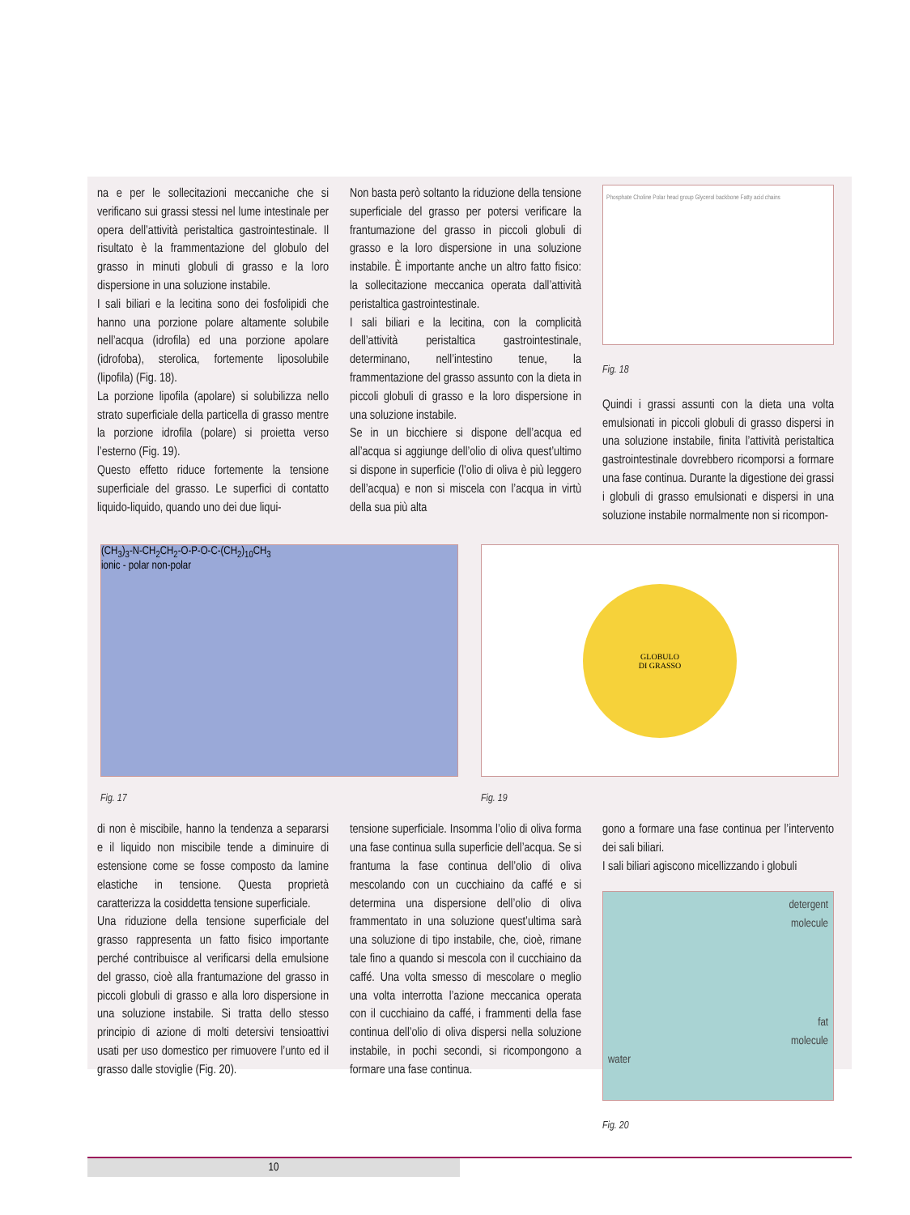na e per le sollecitazioni meccaniche che si verificano sui grassi stessi nel lume intestinale per opera dell’attività peristaltica gastrointestinale. Il risultato è la frammentazione del globulo del grasso in minuti globuli di grasso e la loro dispersione in una soluzione instabile.
I sali biliari e la lecitina sono dei fosfolipidi che hanno una porzione polare altamente solubile nell’acqua (idrofila) ed una porzione apolare (idrofoba), sterolica, fortemente liposolubile (lipofila) (Fig. 18).
La porzione lipofila (apolare) si solubilizza nello strato superficiale della particella di grasso mentre la porzione idrofila (polare) si proietta verso l’esterno (Fig. 19).
Questo effetto riduce fortemente la tensione superficiale del grasso. Le superfici di contatto liquido-liquido, quando uno dei due liqui-
Non basta però soltanto la riduzione della tensione superficiale del grasso per potersi verificare la frantumazione del grasso in piccoli globuli di grasso e la loro dispersione in una soluzione instabile. È importante anche un altro fatto fisico: la sollecitazione meccanica operata dall’attività peristaltica gastrointestinale.
I sali biliari e la lecitina, con la complicità dell’attività peristaltica gastrointestinale, determinano, nell’intestino tenue, la frammentazione del grasso assunto con la dieta in piccoli globuli di grasso e la loro dispersione in una soluzione instabile.
Se in un bicchiere si dispone dell’acqua ed all’acqua si aggiunge dell’olio di oliva quest’ultimo si dispone in superficie (l’olio di oliva è più leggero dell’acqua) e non si miscela con l’acqua in virtù della sua più alta
Phosphate Choline Polar head group Glycerol backbone Fatty acid chains
Fig. 18
Quindi i grassi assunti con la dieta una volta emulsionati in piccoli globuli di grasso dispersi in una soluzione instabile, finita l’attività peristaltica gastrointestinale dovrebbero ricomporsi a formare una fase continua. Durante la digestione dei grassi i globuli di grasso emulsionati e dispersi in una soluzione instabile normalmente non si ricompon-
(CH<sub>3</sub>)<sub>3</sub>-N-CH<sub>2</sub>CH<sub>2</sub>-O-P-O-C-(CH<sub>2</sub>)<sub>10</sub>CH<sub>3</sub>
ionic - polar non-polar
Fig. 17
GLOBULO
DI GRASSO
Fig. 19
di non è miscibile, hanno la tendenza a separarsi e il liquido non miscibile tende a diminuire di estensione come se fosse composto da lamine elastiche in tensione. Questa proprietà caratterizza la cosiddetta tensione superficiale.
Una riduzione della tensione superficiale del grasso rappresenta un fatto fisico importante perché contribuisce al verificarsi della emulsione del grasso, cioè alla frantumazione del grasso in piccoli globuli di grasso e alla loro dispersione in una soluzione instabile. Si tratta dello stesso principio di azione di molti detersivi tensioattivi usati per uso domestico per rimuovere l’unto ed il grasso dalle stoviglie (Fig. 20).
tensione superficiale. Insomma l’olio di oliva forma una fase continua sulla superficie dell’acqua. Se si frantuma la fase continua dell’olio di oliva mescolando con un cucchiaino da caffé e si determina una dispersione dell’olio di oliva frammentato in una soluzione quest’ultima sarà una soluzione di tipo instabile, che, cioè, rimane tale fino a quando si mescola con il cucchiaino da caffé. Una volta smesso di mescolare o meglio una volta interrotta l’azione meccanica operata con il cucchiaino da caffé, i frammenti della fase continua dell’olio di oliva dispersi nella soluzione instabile, in pochi secondi, si ricompongono a formare una fase continua.
gono a formare una fase continua per l’intervento dei sali biliari.
I sali biliari agiscono micellizzando i globuli
detergent
molecule
fat
molecule
water
Fig. 20
10